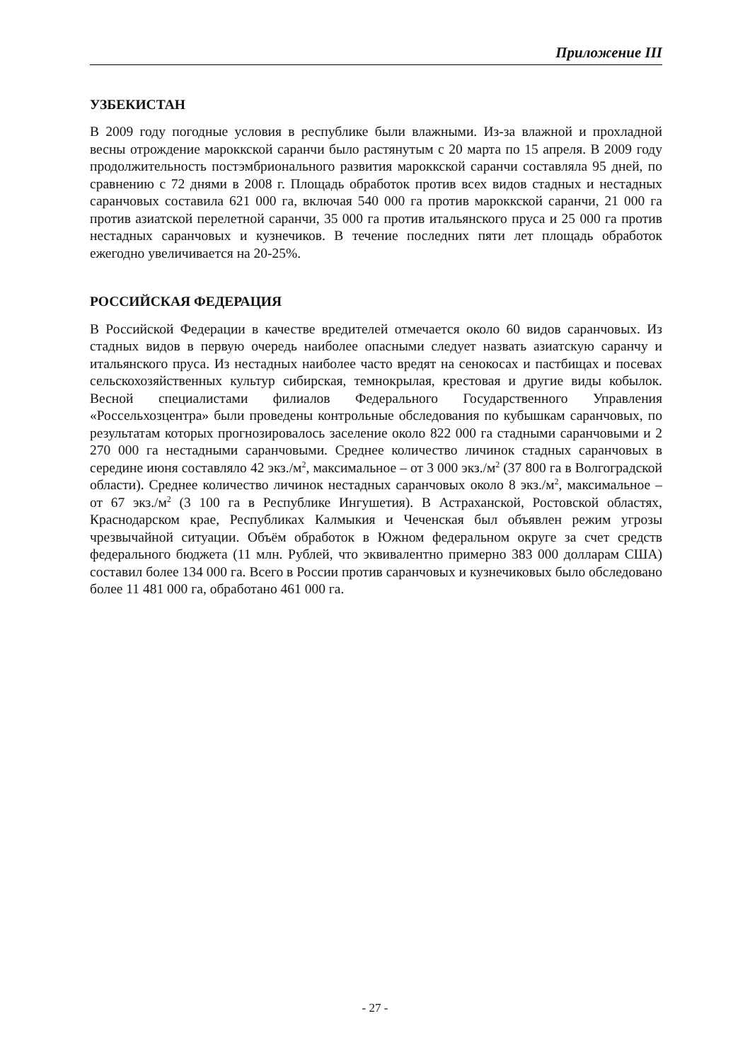Приложение III
УЗБЕКИСТАН
В 2009 году погодные условия в республике были влажными. Из-за влажной и прохладной весны отрождение мароккской саранчи было растянутым с 20 марта по 15 апреля. В 2009 году продолжительность постэмбрионального развития мароккской саранчи составляла 95 дней, по сравнению с 72 днями в 2008 г. Площадь обработок против всех видов стадных и нестадных саранчовых составила 621 000 га, включая 540 000 га против мароккской саранчи, 21 000 га против азиатской перелетной саранчи, 35 000 га против итальянского пруса и 25 000 га против нестадных саранчовых и кузнечиков. В течение последних пяти лет площадь обработок ежегодно увеличивается на 20-25%.
РОССИЙСКАЯ ФЕДЕРАЦИЯ
В Российской Федерации в качестве вредителей отмечается около 60 видов саранчовых. Из стадных видов в первую очередь наиболее опасными следует назвать азиатскую саранчу и итальянского пруса. Из нестадных наиболее часто вредят на сенокосах и пастбищах и посевах сельскохозяйственных культур сибирская, темнокрылая, крестовая и другие виды кобылок. Весной специалистами филиалов Федерального Государственного Управления «Россельхозцентра» были проведены контрольные обследования по кубышкам саранчовых, по результатам которых прогнозировалось заселение около 822 000 га стадными саранчовыми и 2 270 000 га нестадными саранчовыми. Среднее количество личинок стадных саранчовых в середине июня составляло 42 экз./м<sup>2</sup>, максимальное – от 3 000 экз./м<sup>2</sup> (37 800 га в Волгоградской области). Среднее количество личинок нестадных саранчовых около 8 экз./м<sup>2</sup>, максимальное – от 67 экз./м<sup>2</sup> (3 100 га в Республике Ингушетия). В Астраханской, Ростовской областях, Краснодарском крае, Республиках Калмыкия и Чеченская был объявлен режим угрозы чрезвычайной ситуации. Объём обработок в Южном федеральном округе за счет средств федерального бюджета (11 млн. Рублей, что эквивалентно примерно 383 000 долларам США) составил более 134 000 га. Всего в России против саранчовых и кузнечиковых было обследовано более 11 481 000 га, обработано 461 000 га.
- 27 -